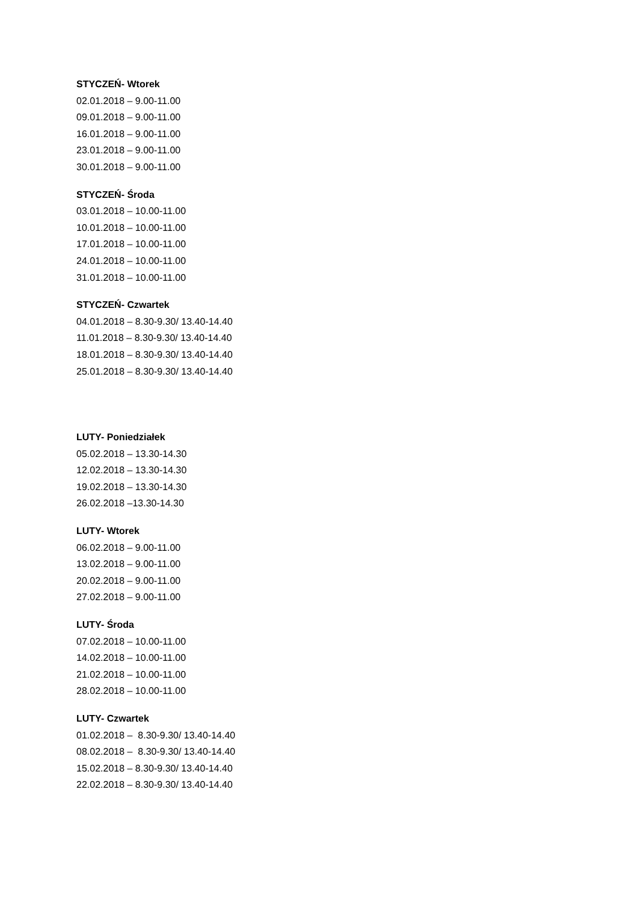STYCZEŃ- Wtorek
02.01.2018 – 9.00-11.00
09.01.2018 – 9.00-11.00
16.01.2018 – 9.00-11.00
23.01.2018 – 9.00-11.00
30.01.2018 – 9.00-11.00
STYCZEŃ- Środa
03.01.2018 – 10.00-11.00
10.01.2018 – 10.00-11.00
17.01.2018 – 10.00-11.00
24.01.2018 – 10.00-11.00
31.01.2018 – 10.00-11.00
STYCZEŃ- Czwartek
04.01.2018 – 8.30-9.30/ 13.40-14.40
11.01.2018 – 8.30-9.30/ 13.40-14.40
18.01.2018 – 8.30-9.30/ 13.40-14.40
25.01.2018 – 8.30-9.30/ 13.40-14.40
LUTY- Poniedziałek
05.02.2018 – 13.30-14.30
12.02.2018 – 13.30-14.30
19.02.2018 – 13.30-14.30
26.02.2018 –13.30-14.30
LUTY- Wtorek
06.02.2018 – 9.00-11.00
13.02.2018 – 9.00-11.00
20.02.2018 – 9.00-11.00
27.02.2018 – 9.00-11.00
LUTY- Środa
07.02.2018 – 10.00-11.00
14.02.2018 – 10.00-11.00
21.02.2018 – 10.00-11.00
28.02.2018 – 10.00-11.00
LUTY- Czwartek
01.02.2018 – 8.30-9.30/ 13.40-14.40
08.02.2018 – 8.30-9.30/ 13.40-14.40
15.02.2018 – 8.30-9.30/ 13.40-14.40
22.02.2018 – 8.30-9.30/ 13.40-14.40